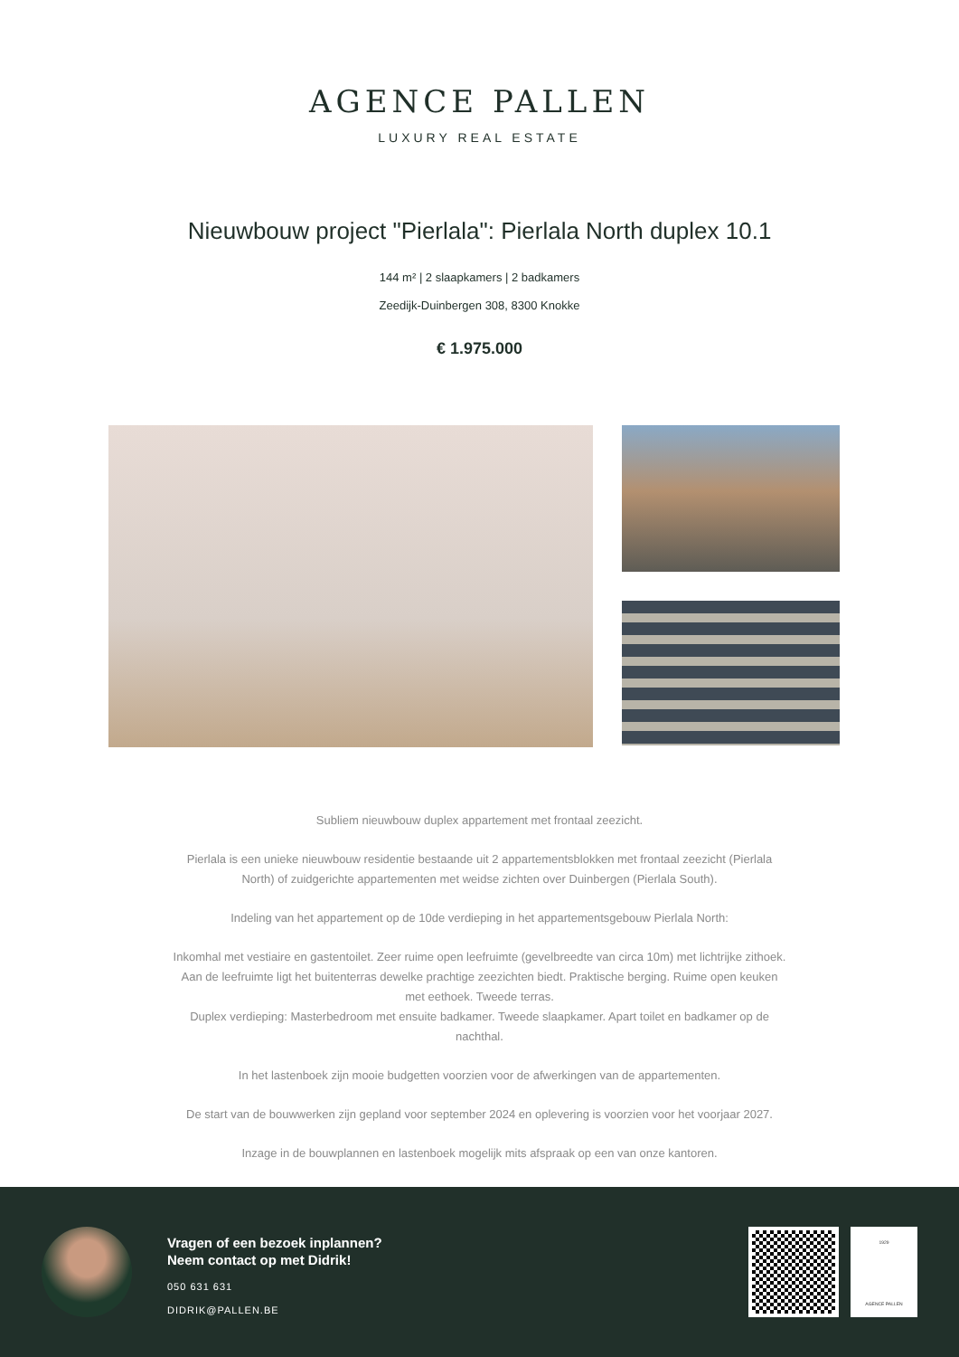AGENCE PALLEN
LUXURY REAL ESTATE
Nieuwbouw project "Pierlala": Pierlala North duplex 10.1
144 m² | 2 slaapkamers | 2 badkamers
Zeedijk-Duinbergen 308, 8300 Knokke
€ 1.975.000
Subliem nieuwbouw duplex appartement met frontaal zeezicht.
Pierlala is een unieke nieuwbouw residentie bestaande uit 2 appartementsblokken met frontaal zeezicht (Pierlala North) of zuidgerichte appartementen met weidse zichten over Duinbergen (Pierlala South).
Indeling van het appartement op de 10de verdieping in het appartementsgebouw Pierlala North:
Inkomhal met vestiaire en gastentoilet. Zeer ruime open leefruimte (gevelbreedte van circa 10m) met lichtrijke zithoek. Aan de leefruimte ligt het buitenterras dewelke prachtige zeezichten biedt. Praktische berging. Ruime open keuken met eethoek. Tweede terras.
Duplex verdieping: Masterbedroom met ensuite badkamer. Tweede slaapkamer. Apart toilet en badkamer op de nachthal.
In het lastenboek zijn mooie budgetten voorzien voor de afwerkingen van de appartementen.
De start van de bouwwerken zijn gepland voor september 2024 en oplevering is voorzien voor het voorjaar 2027.
Inzage in de bouwplannen en lastenboek mogelijk mits afspraak op een van onze kantoren.
Vragen of een bezoek inplannen?
Neem contact op met Didrik!
050 631 631
DIDRIK@PALLEN.BE
1929
AGENCE PALLEN